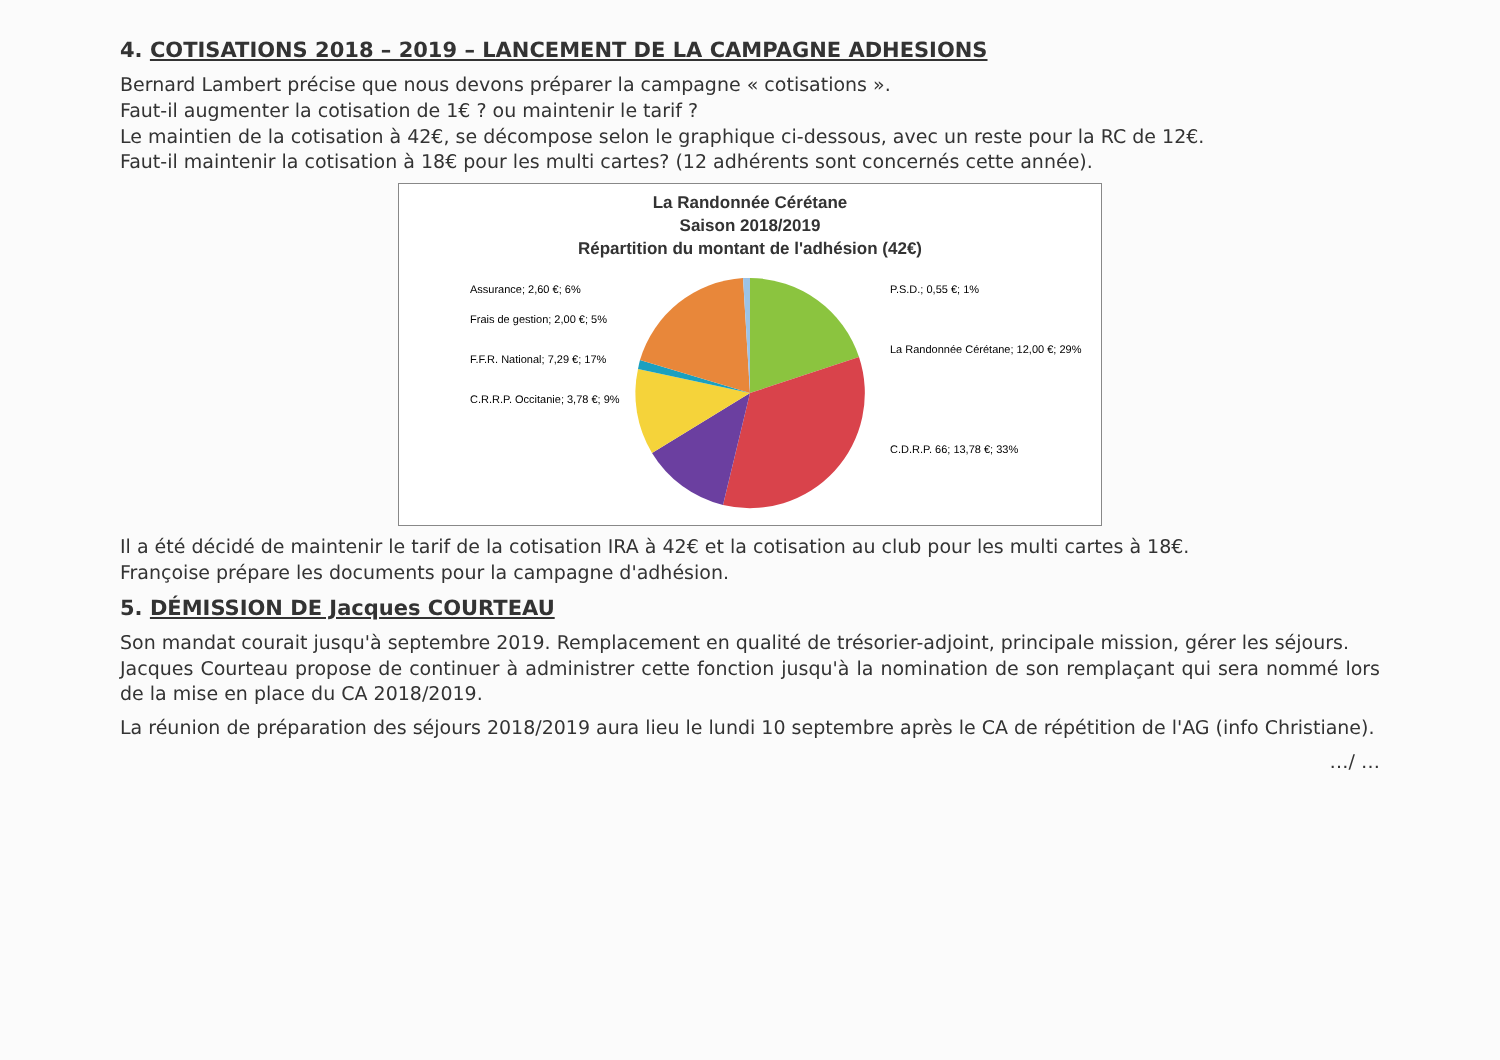4. COTISATIONS 2018 – 2019 – LANCEMENT DE LA CAMPAGNE ADHESIONS
Bernard Lambert précise que nous devons préparer la campagne « cotisations ».
Faut-il augmenter la cotisation de 1€ ? ou maintenir le tarif ?
Le maintien de la cotisation à 42€, se décompose selon le graphique ci-dessous, avec un reste pour la RC de 12€.
Faut-il maintenir la cotisation à 18€ pour les multi cartes? (12 adhérents sont concernés cette année).
La Randonnée Cérétane
Saison 2018/2019
Répartition du montant de l'adhésion (42€)
Assurance; 2,60 €; 6%
Frais de gestion; 2,00 €; 5%
F.F.R. National; 7,29 €; 17%
C.R.R.P. Occitanie; 3,78 €; 9%
P.S.D.; 0,55 €; 1%
La Randonnée Cérétane; 12,00 €; 29%
C.D.R.P. 66; 13,78 €; 33%
Il a été décidé de maintenir le tarif de la cotisation IRA à 42€ et la cotisation au club pour les multi cartes à 18€.
Françoise prépare les documents pour la campagne d'adhésion.
5. DÉMISSION DE Jacques COURTEAU
Son mandat courait jusqu'à septembre 2019. Remplacement en qualité de trésorier-adjoint, principale mission, gérer les séjours.
Jacques Courteau propose de continuer à administrer cette fonction jusqu'à la nomination de son remplaçant qui sera nommé lors de la mise en place du CA 2018/2019.
La réunion de préparation des séjours 2018/2019 aura lieu le lundi 10 septembre après le CA de répétition de l'AG (info Christiane).
…/ …